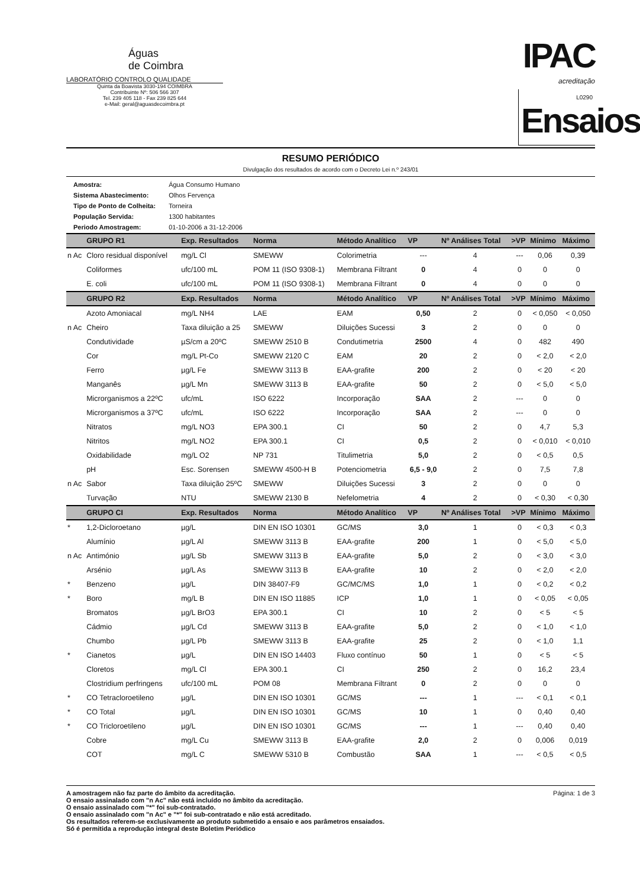Águas
de Coimbra
LABORATÓRIO CONTROLO QUALIDADE
Quinta da Boavista 3030-194 COIMBRA
Contribuinte Nº: 506 566 307
Tel. 239 405 118 - Fax 239 825 644
e-Mail: geral@aguasdecoimbra.pt
IPAC
acreditação
L0290
Ensaios
RESUMO PERIÓDICO
Divulgação dos resultados de acordo com o Decreto Lei n.º 243/01
| Amostra: | Água Consumo Humano |
| Sistema Abastecimento: | Olhos Fervença |
| Tipo de Ponto de Colheita: | Torneira |
| População Servida: | 1300 habitantes |
| Periodo Amostragem: | 01-10-2006 a 31-12-2006 |
| | GRUPO R1 | Exp. Resultados | Norma | Método Analítico | VP | Nº Análises Total | >VP | Mínimo | Máximo |
| --- | --- | --- | --- | --- | --- | --- | --- | --- | --- |
| n Ac | Cloro residual disponível | mg/L Cl | SMEWW | Colorimetria | --- | 4 | --- | 0,06 | 0,39 |
| | Coliformes | ufc/100 mL | POM 11 (ISO 9308-1) | Membrana Filtrant | 0 | 4 | 0 | 0 | 0 |
| | E. coli | ufc/100 mL | POM 11 (ISO 9308-1) | Membrana Filtrant | 0 | 4 | 0 | 0 | 0 |
| | GRUPO R2 | Exp. Resultados | Norma | Método Analítico | VP | Nº Análises Total | >VP | Mínimo | Máximo |
| | Azoto Amoniacal | mg/L NH4 | LAE | EAM | 0,50 | 2 | 0 | < 0,050 | < 0,050 |
| n Ac | Cheiro | Taxa diluição a 25 | SMEWW | Diluições Sucessi | 3 | 2 | 0 | 0 | 0 |
| | Condutividade | µS/cm a 20ºC | SMEWW 2510 B | Condutimetria | 2500 | 4 | 0 | 482 | 490 |
| | Cor | mg/L Pt-Co | SMEWW 2120 C | EAM | 20 | 2 | 0 | < 2,0 | < 2,0 |
| | Ferro | µg/L Fe | SMEWW 3113 B | EAA-grafite | 200 | 2 | 0 | < 20 | < 20 |
| | Manganês | µg/L Mn | SMEWW 3113 B | EAA-grafite | 50 | 2 | 0 | < 5,0 | < 5,0 |
| | Microrganismos a 22ºC | ufc/mL | ISO 6222 | Incorporação | SAA | 2 | --- | 0 | 0 |
| | Microrganismos a 37ºC | ufc/mL | ISO 6222 | Incorporação | SAA | 2 | --- | 0 | 0 |
| | Nitratos | mg/L NO3 | EPA 300.1 | CI | 50 | 2 | 0 | 4,7 | 5,3 |
| | Nitritos | mg/L NO2 | EPA 300.1 | CI | 0,5 | 2 | 0 | < 0,010 | < 0,010 |
| | Oxidabilidade | mg/L O2 | NP 731 | Titulimetria | 5,0 | 2 | 0 | < 0,5 | 0,5 |
| | pH | Esc. Sorensen | SMEWW 4500-H B | Potenciometria | 6,5 - 9,0 | 2 | 0 | 7,5 | 7,8 |
| n Ac | Sabor | Taxa diluição 25ºC | SMEWW | Diluições Sucessi | 3 | 2 | 0 | 0 | 0 |
| | Turvação | NTU | SMEWW 2130 B | Nefelometria | 4 | 2 | 0 | < 0,30 | < 0,30 |
| | GRUPO CI | Exp. Resultados | Norma | Método Analítico | VP | Nº Análises Total | >VP | Mínimo | Máximo |
| * | 1,2-Dicloroetano | µg/L | DIN EN ISO 10301 | GC/MS | 3,0 | 1 | 0 | < 0,3 | < 0,3 |
| | Alumínio | µg/L Al | SMEWW 3113 B | EAA-grafite | 200 | 1 | 0 | < 5,0 | < 5,0 |
| n Ac | Antimónio | µg/L Sb | SMEWW 3113 B | EAA-grafite | 5,0 | 2 | 0 | < 3,0 | < 3,0 |
| | Arsénio | µg/L As | SMEWW 3113 B | EAA-grafite | 10 | 2 | 0 | < 2,0 | < 2,0 |
| * | Benzeno | µg/L | DIN 38407-F9 | GC/MC/MS | 1,0 | 1 | 0 | < 0,2 | < 0,2 |
| * | Boro | mg/L B | DIN EN ISO 11885 | ICP | 1,0 | 1 | 0 | < 0,05 | < 0,05 |
| | Bromatos | µg/L BrO3 | EPA 300.1 | CI | 10 | 2 | 0 | < 5 | < 5 |
| | Cádmio | µg/L Cd | SMEWW 3113 B | EAA-grafite | 5,0 | 2 | 0 | < 1,0 | < 1,0 |
| | Chumbo | µg/L Pb | SMEWW 3113 B | EAA-grafite | 25 | 2 | 0 | < 1,0 | 1,1 |
| * | Cianetos | µg/L | DIN EN ISO 14403 | Fluxo contínuo | 50 | 1 | 0 | < 5 | < 5 |
| | Cloretos | mg/L Cl | EPA 300.1 | CI | 250 | 2 | 0 | 16,2 | 23,4 |
| | Clostridium perfringens | ufc/100 mL | POM 08 | Membrana Filtrant | 0 | 2 | 0 | 0 | 0 |
| * | CO Tetracloroetileno | µg/L | DIN EN ISO 10301 | GC/MS | --- | 1 | --- | < 0,1 | < 0,1 |
| * | CO Total | µg/L | DIN EN ISO 10301 | GC/MS | 10 | 1 | 0 | 0,40 | 0,40 |
| * | CO Tricloroetileno | µg/L | DIN EN ISO 10301 | GC/MS | --- | 1 | --- | 0,40 | 0,40 |
| | Cobre | mg/L Cu | SMEWW 3113 B | EAA-grafite | 2,0 | 2 | 0 | 0,006 | 0,019 |
| | COT | mg/L C | SMEWW 5310 B | Combustão | SAA | 1 | --- | < 0,5 | < 0,5 |
A amostragem não faz parte do âmbito da acreditação.
O ensaio assinalado com "n Ac" não está incluído no âmbito da acreditação.
O ensaio assinalado com "*" foi sub-contratado.
O ensaio assinalado com "n Ac" e "*" foi sub-contratado e não está acreditado.
Os resultados referem-se exclusivamente ao produto submetido a ensaio e aos parâmetros ensaiados.
Só é permitida a reprodução integral deste Boletim Periódico
Página: 1 de 3